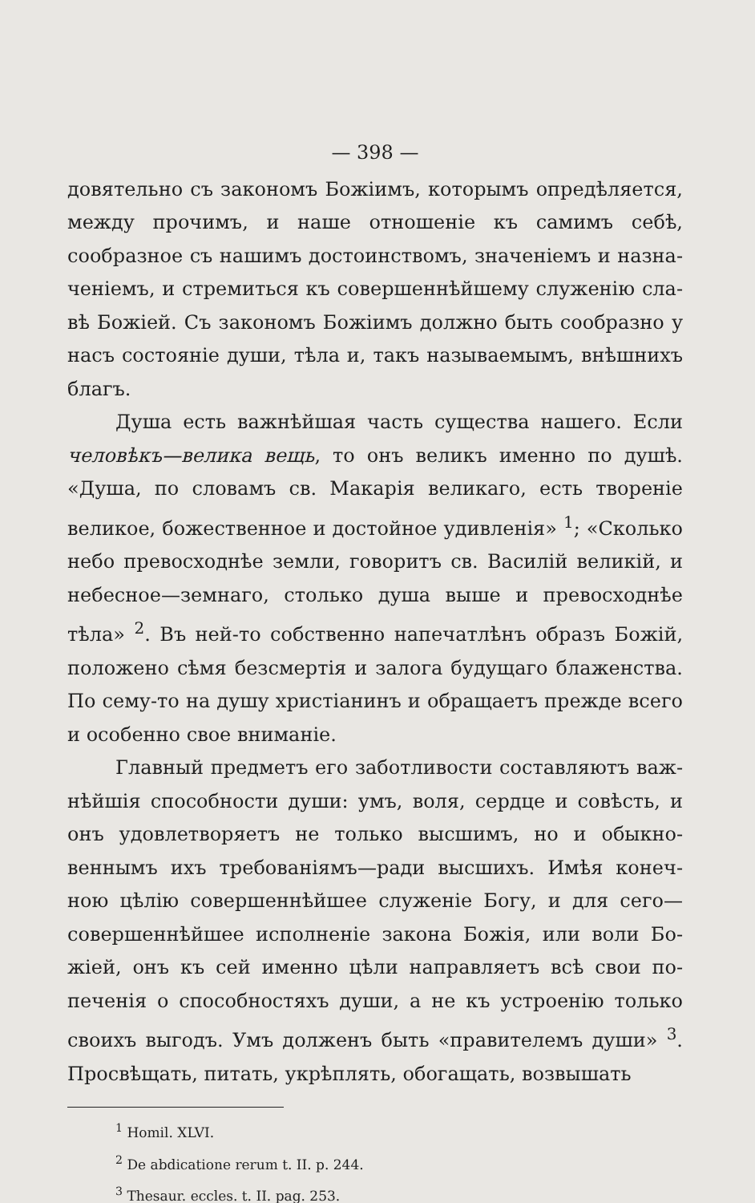— 398 —
довятельно съ закономъ Божіимъ, которымъ опредѣляет­ся, между прочимъ, и наше отношеніе къ самимъ себѣ, сообразное съ нашимъ достоинствомъ, значеніемъ и назна­ченіемъ, и стремиться къ совершеннѣйшему служенію сла­вѣ Божіей. Съ закономъ Божіимъ должно быть сообразно у насъ состояніе души, тѣла и, такъ называемымъ, внѣш­нихъ благъ.
Душа есть важнѣйшая часть существа нашего. Если человѣкъ—велика вещь, то онъ великъ именно по ду­шѣ. «Душа, по словамъ св. Макарія великаго, есть тво­реніе великое, божественное и достойное удивленія» <sup>1</sup>; «Сколько небо превосходнѣе земли, говоритъ св. Василій великій, и небесное—земнаго, столько душа выше и пре­восходнѣе тѣла» <sup>2</sup>. Въ ней-то собственно напечатлѣнъ образъ Божій, положено сѣмя безсмертія и залога буду­щаго блаженства. По сему-то на душу христіанинъ и обращаетъ прежде всего и особенно свое вниманіе.
Главный предметъ его заботливости составляютъ важ­нѣйшія способности души: умъ, воля, сердце и совѣсть, и онъ удовлетворяетъ не только высшимъ, но и обыкно­веннымъ ихъ требованіямъ—ради высшихъ. Имѣя конеч­ною цѣлію совершеннѣйшее служеніе Богу, и для сего—совершеннѣйшее исполненіе закона Божія, или воли Бо­жіей, онъ къ сей именно цѣли направляетъ всѣ свои по­печенія о способностяхъ души, а не къ устроенію только своихъ выгодъ. Умъ долженъ быть «правителемъ души» <sup>3</sup>. Просвѣщать, питать, укрѣплять, обогащать, возвышать
<sup>1</sup> Homil. XLVI.
<sup>2</sup> De abdicatione rerum t. II. p. 244.
<sup>3</sup> Thesaur. eccles. t. II. pag. 253.